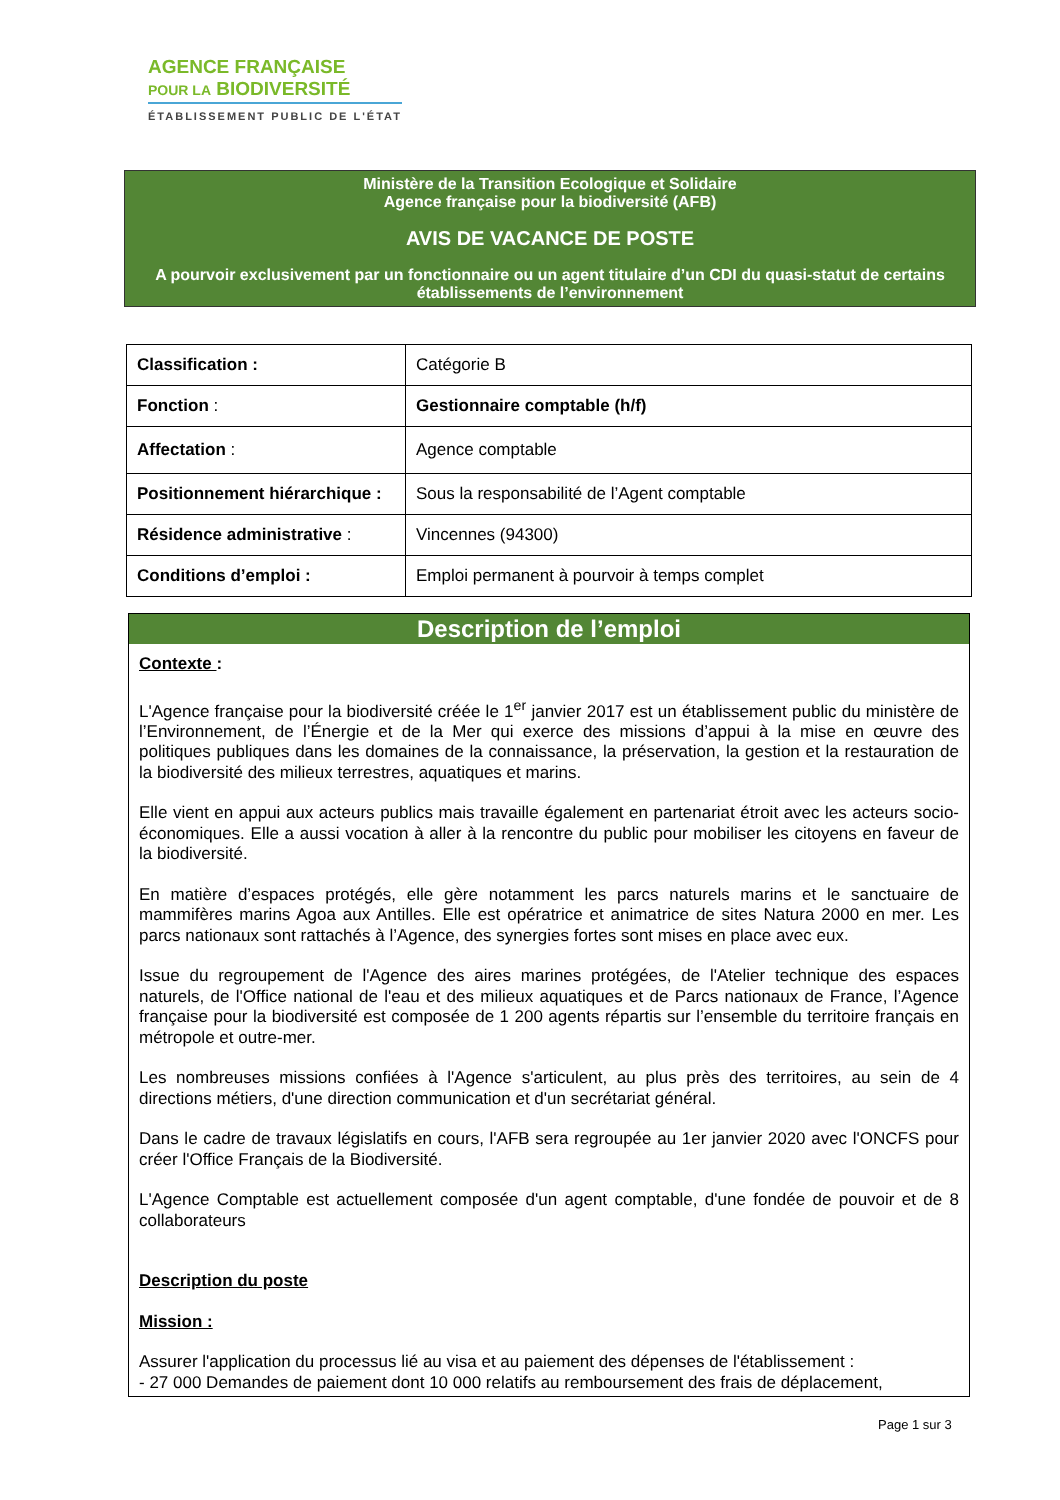AGENCE FRANÇAISE
POUR LA BIODIVERSITÉ
ÉTABLISSEMENT PUBLIC DE L'ÉTAT
Ministère de la Transition Ecologique et Solidaire
Agence française pour la biodiversité (AFB)
AVIS DE VACANCE DE POSTE
A pourvoir exclusivement par un fonctionnaire ou un agent titulaire d’un CDI du quasi-statut de certains établissements de l’environnement
| Classification : | Catégorie B |
| Fonction : | Gestionnaire comptable (h/f) |
| Affectation : | Agence comptable |
| Positionnement hiérarchique : | Sous la responsabilité de l’Agent comptable |
| Résidence administrative : | Vincennes (94300) |
| Conditions d’emploi : | Emploi permanent à pourvoir à temps complet |
Description de l’emploi
Contexte :
L'Agence française pour la biodiversité créée le 1<sup>er</sup> janvier 2017 est un établissement public du ministère de l’Environnement, de l’Énergie et de la Mer qui exerce des missions d’appui à la mise en œuvre des politiques publiques dans les domaines de la connaissance, la préservation, la gestion et la restauration de la biodiversité des milieux terrestres, aquatiques et marins.
Elle vient en appui aux acteurs publics mais travaille également en partenariat étroit avec les acteurs socio-économiques. Elle a aussi vocation à aller à la rencontre du public pour mobiliser les citoyens en faveur de la biodiversité.
En matière d’espaces protégés, elle gère notamment les parcs naturels marins et le sanctuaire de mammifères marins Agoa aux Antilles. Elle est opératrice et animatrice de sites Natura 2000 en mer. Les parcs nationaux sont rattachés à l’Agence, des synergies fortes sont mises en place avec eux.
Issue du regroupement de l'Agence des aires marines protégées, de l'Atelier technique des espaces naturels, de l'Office national de l'eau et des milieux aquatiques et de Parcs nationaux de France, l’Agence française pour la biodiversité est composée de 1 200 agents répartis sur l’ensemble du territoire français en métropole et outre-mer.
Les nombreuses missions confiées à l'Agence s'articulent, au plus près des territoires, au sein de 4 directions métiers, d'une direction communication et d'un secrétariat général.
Dans le cadre de travaux législatifs en cours, l'AFB sera regroupée au 1er janvier 2020 avec l'ONCFS pour créer l'Office Français de la Biodiversité.
L'Agence Comptable est actuellement composée d'un agent comptable, d'une fondée de pouvoir et de 8 collaborateurs
Description du poste
Mission :
Assurer l'application du processus lié au visa et au paiement des dépenses de l'établissement :
- 27 000 Demandes de paiement dont 10 000 relatifs au remboursement des frais de déplacement,
Page 1 sur 3